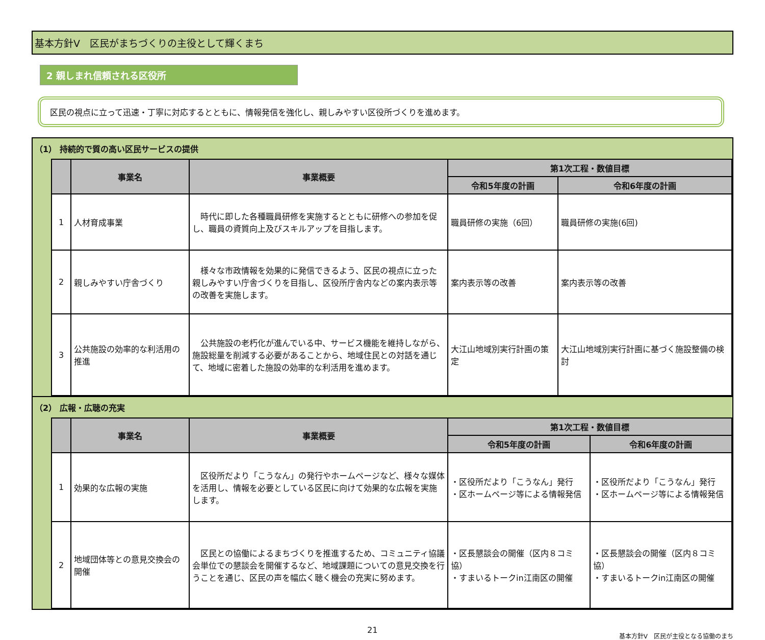基本方針Ⅴ　区民がまちづくりの主役として輝くまち
2 親しまれ信頼される区役所
区民の視点に立って迅速・丁寧に対応するとともに、情報発信を強化し、親しみやすい区役所づくりを進めます。
（1） 持続的で質の高い区民サービスの提供
| | 事業名 | 事業概要 | 第1次工程・数値目標 | |
| --- | --- | --- | --- | --- |
| | | | 令和5年度の計画 | 令和6年度の計画 |
| 1 | 人材育成事業 | 時代に即した各種職員研修を実施するとともに研修への参加を促し、職員の資質向上及びスキルアップを目指します。 | 職員研修の実施（6回） | 職員研修の実施(6回) |
| 2 | 親しみやすい庁舎づくり | 様々な市政情報を効果的に発信できるよう、区民の視点に立った親しみやすい庁舎づくりを目指し、区役所庁舎内などの案内表示等の改善を実施します。 | 案内表示等の改善 | 案内表示等の改善 |
| 3 | 公共施設の効率的な利活用の推進 | 公共施設の老朽化が進んでいる中、サービス機能を維持しながら、施設総量を削減する必要があることから、地域住民との対話を通じて、地域に密着した施設の効率的な利活用を進めます。 | 大江山地域別実行計画の策定 | 大江山地域別実行計画に基づく施設整備の検討 |
（2） 広報・広聴の充実
| | 事業名 | 事業概要 | 第1次工程・数値目標 | |
| --- | --- | --- | --- | --- |
| | | | 令和5年度の計画 | 令和6年度の計画 |
| 1 | 効果的な広報の実施 | 区役所だより「こうなん」の発行やホームページなど、様々な媒体を活用し、情報を必要としている区民に向けて効果的な広報を実施します。 | ・区役所だより「こうなん」発行 ・区ホームページ等による情報発信 | ・区役所だより「こうなん」発行 ・区ホームページ等による情報発信 |
| 2 | 地域団体等との意見交換会の開催 | 区民との協働によるまちづくりを推進するため、コミュニティ協議会単位での懇談会を開催するなど、地域課題についての意見交換を行うことを通じ、区民の声を幅広く聴く機会の充実に努めます。 | ・区長懇談会の開催（区内８コミ協） ・すまいるトークin江南区の開催 | ・区長懇談会の開催（区内８コミ協） ・すまいるトークin江南区の開催 |
21 基本方針Ⅴ　区民が主役となる協働のまち